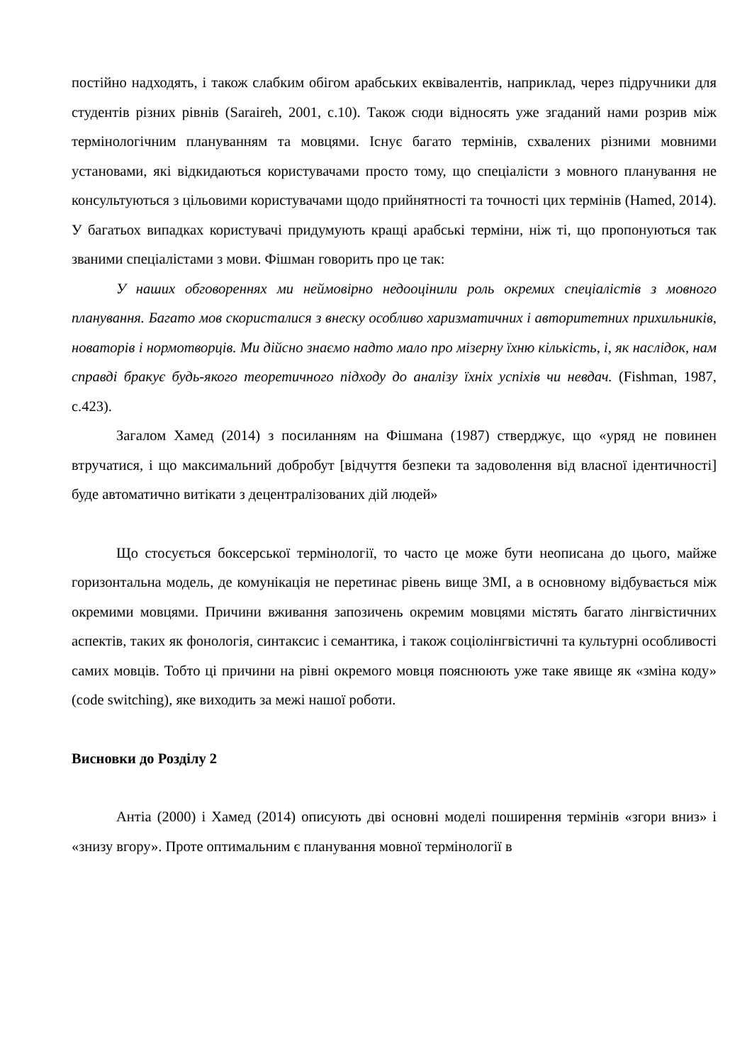постійно надходять, і також слабким обігом арабських еквівалентів, наприклад, через підручники для студентів різних рівнів (Saraireh, 2001, с.10). Також сюди відносять уже згаданий нами розрив між термінологічним плануванням та мовцями. Існує багато термінів, схвалених різними мовними установами, які відкидаються користувачами просто тому, що спеціалісти з мовного планування не консультуються з цільовими користувачами щодо прийнятності та точності цих термінів (Hamed, 2014). У багатьох випадках користувачі придумують кращі арабські терміни, ніж ті, що пропонуються так званими спеціалістами з мови. Фішман говорить про це так:
У наших обговореннях ми неймовірно недооцінили роль окремих спеціалістів з мовного планування. Багато мов скористалися з внеску особливо харизматичних і авторитетних прихильників, новаторів і нормотворців. Ми дійсно знаємо надто мало про мізерну їхню кількість, і, як наслідок, нам справді бракує будь-якого теоретичного підходу до аналізу їхніх успіхів чи невдач. (Fishman, 1987, с.423).
Загалом Хамед (2014) з посиланням на Фішмана (1987) стверджує, що «уряд не повинен втручатися, і що максимальний добробут [відчуття безпеки та задоволення від власної ідентичності] буде автоматично витікати з децентралізованих дій людей»
Що стосується боксерської термінології, то часто це може бути неописана до цього, майже горизонтальна модель, де комунікація не перетинає рівень вище ЗМІ, а в основному відбувається між окремими мовцями. Причини вживання запозичень окремим мовцями містять багато лінгвістичних аспектів, таких як фонологія, синтаксис і семантика, і також соціолінгвістичні та культурні особливості самих мовців. Тобто ці причини на рівні окремого мовця пояснюють уже таке явище як «зміна коду» (code switching), яке виходить за межі нашої роботи.
Висновки до Розділу 2
Антіа (2000) і Хамед (2014) описують дві основні моделі поширення термінів «згори вниз» і «знизу вгору». Проте оптимальним є планування мовної термінології в